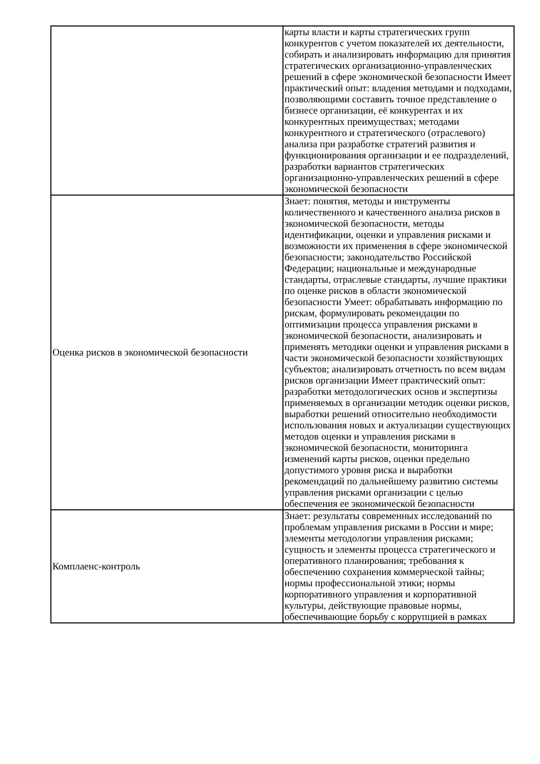| | карты власти и карты стратегических групп конкурентов с учетом показателей их деятельности, собирать и анализировать информацию для принятия стратегических организационно-управленческих решений в сфере экономической безопасности Имеет практический опыт: владения методами и подходами, позволяющими составить точное представление о бизнесе организации, её конкурентах и их конкурентных преимуществах; методами конкурентного и стратегического (отраслевого) анализа при разработке стратегий развития и функционирования организации и ее подразделений, разработки вариантов стратегических организационно-управленческих решений в сфере экономической безопасности |
| Оценка рисков в экономической безопасности | Знает: понятия, методы и инструменты количественного и качественного анализа рисков в экономической безопасности, методы идентификации, оценки и управления рисками и возможности их применения в сфере экономической безопасности; законодательство Российской Федерации; национальные и международные стандарты, отраслевые стандарты, лучшие практики по оценке рисков в области экономической безопасности Умеет: обрабатывать информацию по рискам, формулировать рекомендации по оптимизации процесса управления рисками в экономической безопасности, анализировать и применять методики оценки и управления рисками в части экономической безопасности хозяйствующих субъектов; анализировать отчетность по всем видам рисков организации Имеет практический опыт: разработки методологических основ и экспертизы применяемых в организации методик оценки рисков, выработки решений относительно необходимости использования новых и актуализации существующих методов оценки и управления рисками в экономической безопасности, мониторинга изменений карты рисков, оценки предельно допустимого уровня риска и выработки рекомендаций по дальнейшему развитию системы управления рисками организации с целью обеспечения ее экономической безопасности |
| Комплаенс-контроль | Знает: результаты современных исследований по проблемам управления рисками в России и мире; элементы методологии управления рисками; сущность и элементы процесса стратегического и оперативного планирования; требования к обеспечению сохранения коммерческой тайны; нормы профессиональной этики; нормы корпоративного управления и корпоративной культуры, действующие правовые нормы, обеспечивающие борьбу с коррупцией в рамках |